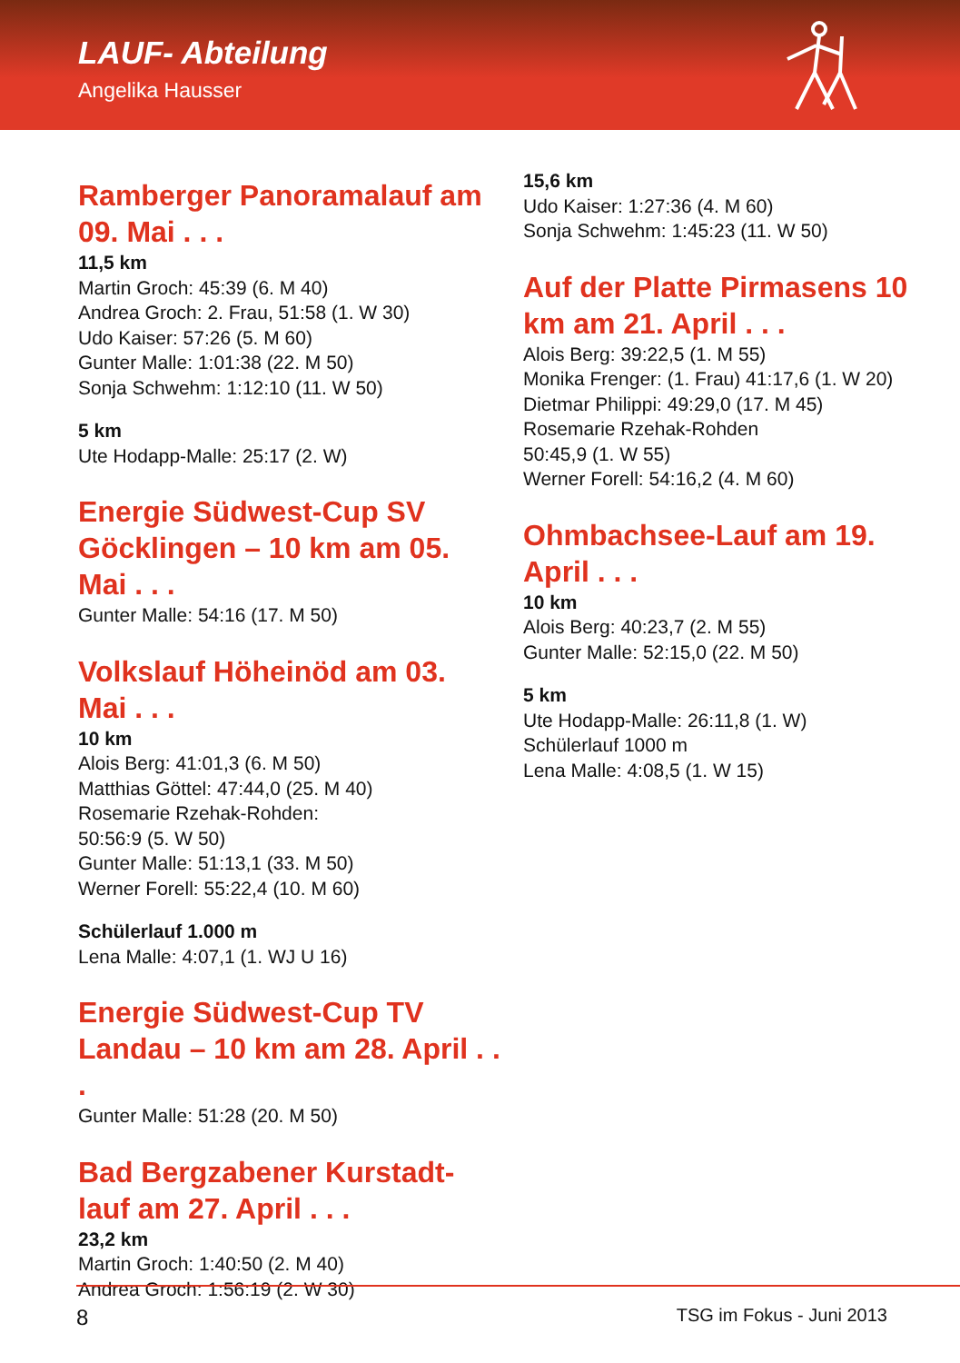LAUF- Abteilung
Angelika Hausser
Ramberger Panoramalauf am 09. Mai . . .
11,5 km
Martin Groch: 45:39 (6. M 40)
Andrea Groch: 2. Frau, 51:58 (1. W 30)
Udo Kaiser: 57:26 (5. M 60)
Gunter Malle: 1:01:38 (22. M 50)
Sonja Schwehm: 1:12:10 (11. W 50)
5 km
Ute Hodapp-Malle: 25:17 (2. W)
Energie Südwest-Cup SV Göcklingen – 10 km am 05. Mai . . .
Gunter Malle: 54:16 (17. M 50)
Volkslauf Höheinöd am 03. Mai . . .
10 km
Alois Berg: 41:01,3 (6. M 50)
Matthias Göttel: 47:44,0 (25. M 40)
Rosemarie Rzehak-Rohden:
50:56:9 (5. W 50)
Gunter Malle: 51:13,1 (33. M 50)
Werner Forell: 55:22,4 (10. M 60)
Schülerlauf 1.000 m
Lena Malle: 4:07,1 (1. WJ U 16)
Energie Südwest-Cup TV Landau – 10 km am 28. April . . .
Gunter Malle: 51:28 (20. M 50)
Bad Bergzabener Kurstadt-lauf am 27. April . . .
23,2 km
Martin Groch: 1:40:50 (2. M 40)
Andrea Groch: 1:56:19 (2. W 30)
15,6 km
Udo Kaiser: 1:27:36 (4. M 60)
Sonja Schwehm: 1:45:23 (11. W 50)
Auf der Platte Pirmasens 10 km am 21. April . . .
Alois Berg: 39:22,5 (1. M 55)
Monika Frenger: (1. Frau) 41:17,6 (1. W 20)
Dietmar Philippi: 49:29,0 (17. M 45)
Rosemarie Rzehak-Rohden
50:45,9 (1. W 55)
Werner Forell: 54:16,2 (4. M 60)
Ohmbachsee-Lauf am 19. April . . .
10 km
Alois Berg: 40:23,7 (2. M 55)
Gunter Malle: 52:15,0 (22. M 50)
5 km
Ute Hodapp-Malle: 26:11,8 (1. W)
Schülerlauf 1000 m
Lena Malle: 4:08,5 (1. W 15)
8 TSG im Fokus - Juni 2013